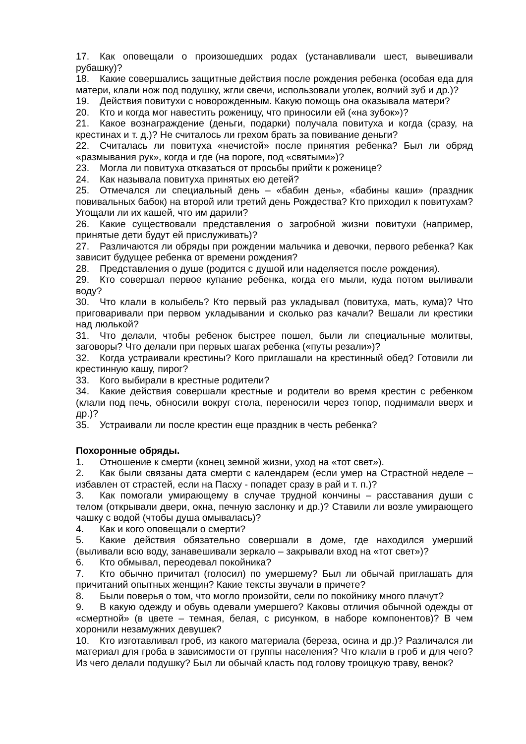17. Как оповещали о произошедших родах (устанавливали шест, вывешивали рубашку)?
18. Какие совершались защитные действия после рождения ребенка (особая еда для матери, клали нож под подушку, жгли свечи, использовали уголек, волчий зуб и др.)?
19. Действия повитухи с новорожденным. Какую помощь она оказывала матери?
20. Кто и когда мог навестить роженицу, что приносили ей («на зубок»)?
21. Какое вознаграждение (деньги, подарки) получала повитуха и когда (сразу, на крестинах и т. д.)? Не считалось ли грехом брать за повивание деньги?
22. Считалась ли повитуха «нечистой» после принятия ребенка? Был ли обряд «размывания рук», когда и где (на пороге, под «святыми»)?
23. Могла ли повитуха отказаться от просьбы прийти к роженице?
24. Как называла повитуха принятых ею детей?
25. Отмечался ли специальный день – «бабин день», «бабины каши» (праздник повивальных бабок) на второй или третий день Рождества? Кто приходил к повитухам? Угощали ли их кашей, что им дарили?
26. Какие существовали представления о загробной жизни повитухи (например, принятые дети будут ей прислуживать)?
27. Различаются ли обряды при рождении мальчика и девочки, первого ребенка? Как зависит будущее ребенка от времени рождения?
28. Представления о душе (родится с душой или наделяется после рождения).
29. Кто совершал первое купание ребенка, когда его мыли, куда потом выливали воду?
30. Что клали в колыбель? Кто первый раз укладывал (повитуха, мать, кума)? Что приговаривали при первом укладывании и сколько раз качали? Вешали ли крестики над люлькой?
31. Что делали, чтобы ребенок быстрее пошел, были ли специальные молитвы, заговоры? Что делали при первых шагах ребенка («путы резали»)?
32. Когда устраивали крестины? Кого приглашали на крестинный обед? Готовили ли крестинную кашу, пирог?
33. Кого выбирали в крестные родители?
34. Какие действия совершали крестные и родители во время крестин с ребенком (клали под печь, обносили вокруг стола, переносили через топор, поднимали вверх и др.)?
35. Устраивали ли после крестин еще праздник в честь ребенка?
Похоронные обряды.
1. Отношение к смерти (конец земной жизни, уход на «тот свет»).
2. Как были связаны дата смерти с календарем (если умер на Страстной неделе – избавлен от страстей, если на Пасху - попадет сразу в рай и т. п.)?
3. Как помогали умирающему в случае трудной кончины – расставания души с телом (открывали двери, окна, печную заслонку и др.)? Ставили ли возле умирающего чашку с водой (чтобы душа омывалась)?
4. Как и кого оповещали о смерти?
5. Какие действия обязательно совершали в доме, где находился умерший (выливали всю воду, занавешивали зеркало – закрывали вход на «тот свет»)?
6. Кто обмывал, переодевал покойника?
7. Кто обычно причитал (голосил) по умершему? Был ли обычай приглашать для причитаний опытных женщин? Какие тексты звучали в причете?
8. Были поверья о том, что могло произойти, сели по покойнику много плачут?
9. В какую одежду и обувь одевали умершего? Каковы отличия обычной одежды от «смертной» (в цвете – темная, белая, с рисунком, в наборе компонентов)? В чем хоронили незамужних девушек?
10. Кто изготавливал гроб, из какого материала (береза, осина и др.)? Различался ли материал для гроба в зависимости от группы населения? Что клали в гроб и для чего? Из чего делали подушку? Был ли обычай класть под голову троицкую траву, венок?